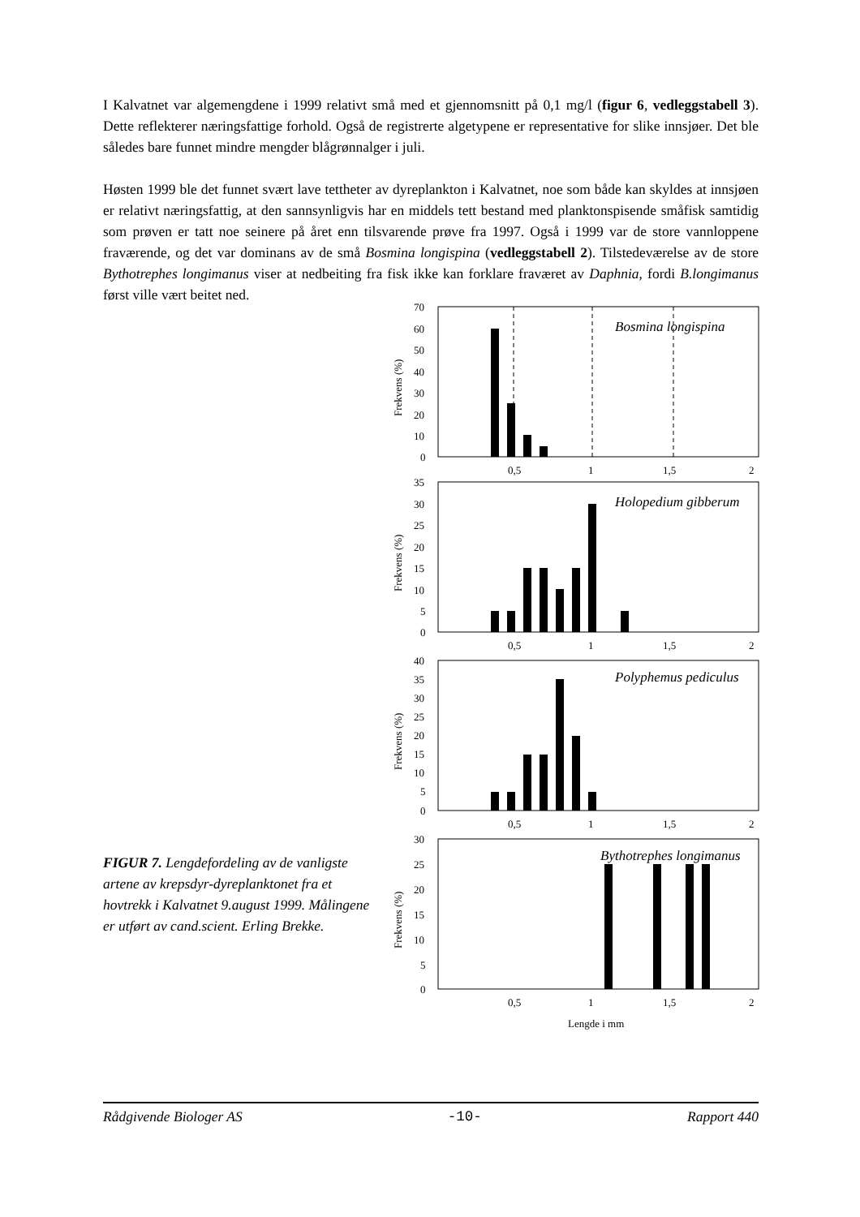I Kalvatnet var algemengdene i 1999 relativt små med et gjennomsnitt på 0,1 mg/l (figur 6, vedleggstabell 3). Dette reflekterer næringsfattige forhold. Også de registrerte algetypene er representative for slike innsjøer. Det ble således bare funnet mindre mengder blågrønnalger i juli.
Høsten 1999 ble det funnet svært lave tettheter av dyreplankton i Kalvatnet, noe som både kan skyldes at innsjøen er relativt næringsfattig, at den sannsynligvis har en middels tett bestand med planktonspisende småfisk samtidig som prøven er tatt noe seinere på året enn tilsvarende prøve fra 1997. Også i 1999 var de store vannloppene fraværende, og det var dominans av de små Bosmina longispina (vedleggstabell 2). Tilstedeværelse av de store Bythotrephes longimanus viser at nedbeiting fra fisk ikke kan forklare fraværet av Daphnia, fordi B.longimanus først ville vært beitet ned.
70
60
50
40
30
20
10
0
Bosmina longispina
0,5
1
1,5
2
Frekvens (%)
35
30
25
20
15
10
5
0
Holopedium gibberum
0,5
1
1,5
2
Frekvens (%)
40
35
30
25
20
15
10
5
0
Polyphemus pediculus
0,5
1
1,5
2
Frekvens (%)
30
25
20
15
10
5
0
Bythotrephes longimanus
0,5
1
1,5
2
Frekvens (%)
Lengde i mm
FIGUR 7. Lengdefordeling av de vanligste artene av krepsdyr-dyreplanktonet fra et hovtrekk i Kalvatnet 9.august 1999. Målingene er utført av cand.scient. Erling Brekke.
Rådgivende Biologer AS -10- Rapport 440